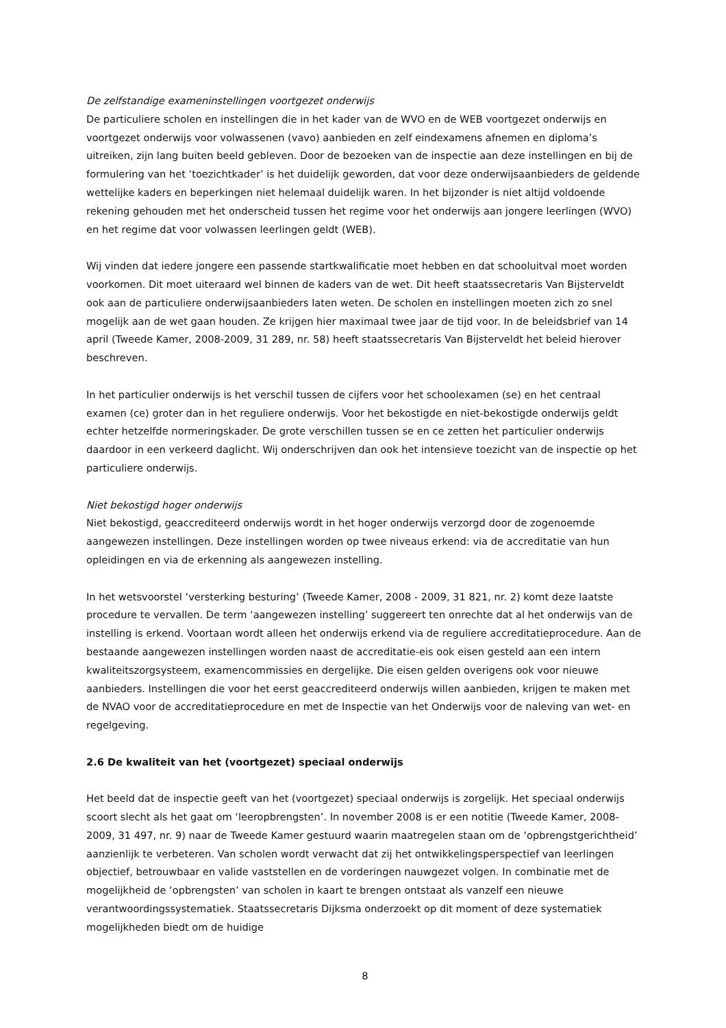De zelfstandige exameninstellingen voortgezet onderwijs
De particuliere scholen en instellingen die in het kader van de WVO en de WEB voortgezet onderwijs en voortgezet onderwijs voor volwassenen (vavo) aanbieden en zelf eindexamens afnemen en diploma’s uitreiken, zijn lang buiten beeld gebleven. Door de bezoeken van de inspectie aan deze instellingen en bij de formulering van het ‘toezichtkader’ is het duidelijk geworden, dat voor deze onderwijsaanbieders de geldende wettelijke kaders en beperkingen niet helemaal duidelijk waren. In het bijzonder is niet altijd voldoende rekening gehouden met het onderscheid tussen het regime voor het onderwijs aan jongere leerlingen (WVO) en het regime dat voor volwassen leerlingen geldt (WEB).
Wij vinden dat iedere jongere een passende startkwalificatie moet hebben en dat schooluitval moet worden voorkomen. Dit moet uiteraard wel binnen de kaders van de wet. Dit heeft staatssecretaris Van Bijsterveldt ook aan de particuliere onderwijsaanbieders laten weten. De scholen en instellingen moeten zich zo snel mogelijk aan de wet gaan houden. Ze krijgen hier maximaal twee jaar de tijd voor. In de beleidsbrief van 14 april (Tweede Kamer, 2008-2009, 31 289, nr. 58) heeft staatssecretaris Van Bijsterveldt het beleid hierover beschreven.
In het particulier onderwijs is het verschil tussen de cijfers voor het schoolexamen (se) en het centraal examen (ce) groter dan in het reguliere onderwijs. Voor het bekostigde en niet-bekostigde onderwijs geldt echter hetzelfde normeringskader. De grote verschillen tussen se en ce zetten het particulier onderwijs daardoor in een verkeerd daglicht. Wij onderschrijven dan ook het intensieve toezicht van de inspectie op het particuliere onderwijs.
Niet bekostigd hoger onderwijs
Niet bekostigd, geaccrediteerd onderwijs wordt in het hoger onderwijs verzorgd door de zogenoemde aangewezen instellingen. Deze instellingen worden op twee niveaus erkend: via de accreditatie van hun opleidingen en via de erkenning als aangewezen instelling.
In het wetsvoorstel ‘versterking besturing’ (Tweede Kamer, 2008 - 2009, 31 821, nr. 2) komt deze laatste procedure te vervallen. De term ‘aangewezen instelling’ suggereert ten onrechte dat al het onderwijs van de instelling is erkend. Voortaan wordt alleen het onderwijs erkend via de reguliere accreditatieprocedure. Aan de bestaande aangewezen instellingen worden naast de accreditatie-eis ook eisen gesteld aan een intern kwaliteitszorgsysteem, examencommissies en dergelijke. Die eisen gelden overigens ook voor nieuwe aanbieders. Instellingen die voor het eerst geaccrediteerd onderwijs willen aanbieden, krijgen te maken met de NVAO voor de accreditatieprocedure en met de Inspectie van het Onderwijs voor de naleving van wet- en regelgeving.
2.6 De kwaliteit van het (voortgezet) speciaal onderwijs
Het beeld dat de inspectie geeft van het (voortgezet) speciaal onderwijs is zorgelijk. Het speciaal onderwijs scoort slecht als het gaat om ‘leeropbrengsten’. In november 2008 is er een notitie (Tweede Kamer, 2008-2009, 31 497, nr. 9) naar de Tweede Kamer gestuurd waarin maatregelen staan om de ‘opbrengstgerichtheid’ aanzienlijk te verbeteren. Van scholen wordt verwacht dat zij het ontwikkelingsperspectief van leerlingen objectief, betrouwbaar en valide vaststellen en de vorderingen nauwgezet volgen. In combinatie met de mogelijkheid de ‘opbrengsten’ van scholen in kaart te brengen ontstaat als vanzelf een nieuwe verantwoordingssystematiek. Staatssecretaris Dijksma onderzoekt op dit moment of deze systematiek mogelijkheden biedt om de huidige
8